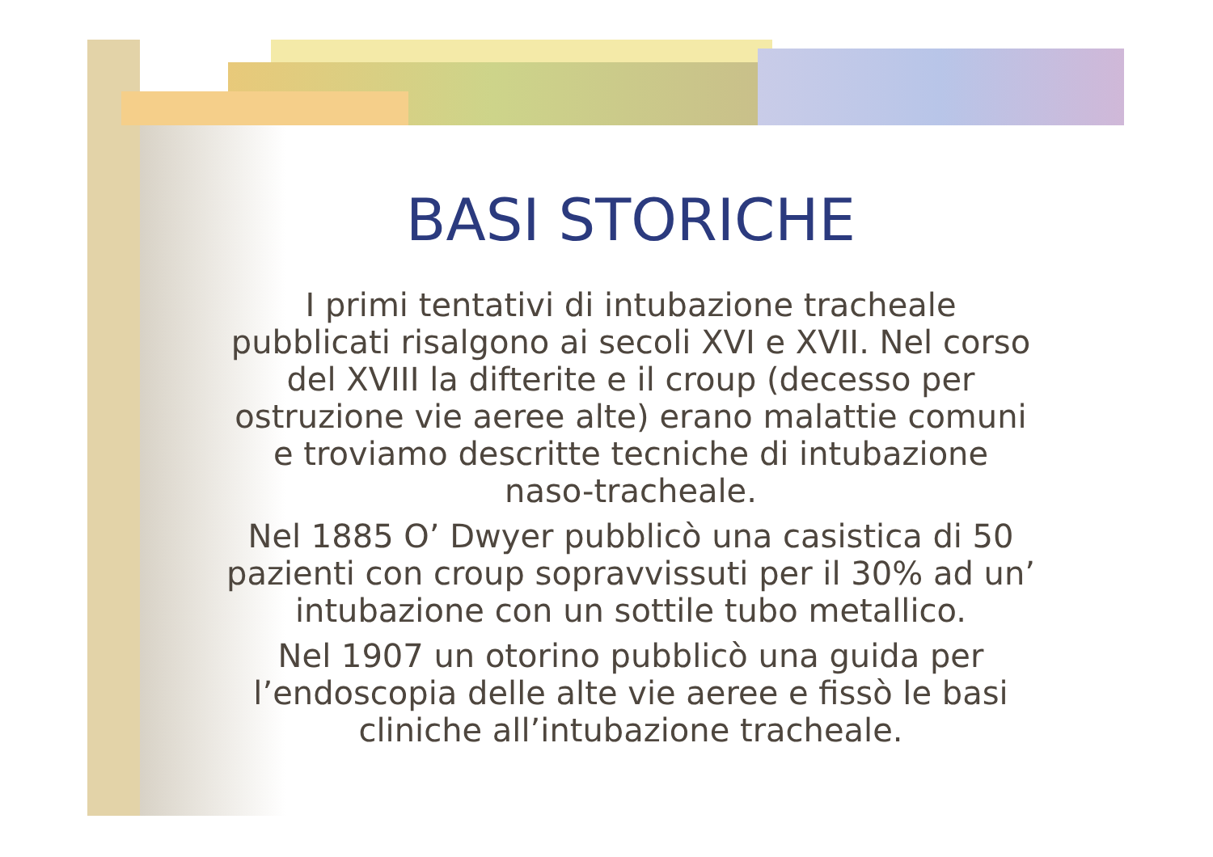BASI STORICHE
I primi tentativi di intubazione tracheale pubblicati risalgono ai secoli XVI e XVII. Nel corso del XVIII la difterite e il croup (decesso per ostruzione vie aeree alte) erano malattie comuni e troviamo descritte tecniche di intubazione naso-tracheale.
Nel 1885 O’ Dwyer pubblicò una casistica di 50 pazienti con croup sopravvissuti per il 30% ad un’ intubazione con un sottile tubo metallico.
Nel 1907 un otorino pubblicò una guida per l’endoscopia delle alte vie aeree e fissò le basi cliniche all’intubazione tracheale.